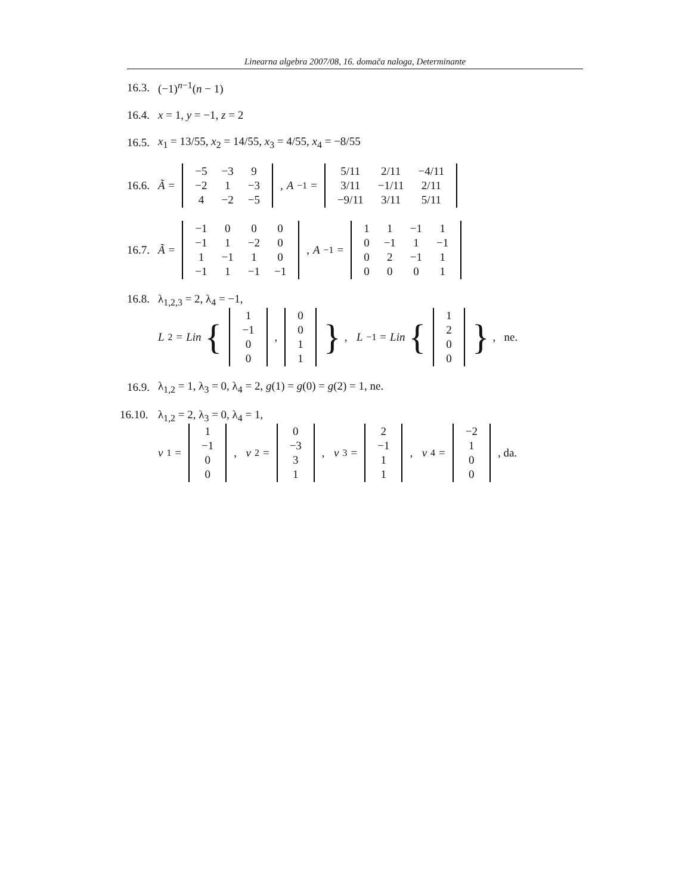Linearna algebra 2007/08, 16. domača naloga, Determinante
16.3. (−1)<sup>n−1</sup>(n − 1)
16.4. x = 1, y = −1, z = 2
16.5. x<sub>1</sub> = 13/55, x<sub>2</sub> = 14/55, x<sub>3</sub> = 4/55, x<sub>4</sub> = −8/55
16.6. Ã =
| −5 | −3 | 9 |
| −2 | 1 | −3 |
| 4 | −2 | −5 |
, A<sup>−1</sup> =
| 5/11 | 2/11 | −4/11 |
| 3/11 | −1/11 | 2/11 |
| −9/11 | 3/11 | 5/11 |
16.7. Ã =
| −1 | 0 | 0 | 0 |
| −1 | 1 | −2 | 0 |
| 1 | −1 | 1 | 0 |
| −1 | 1 | −1 | −1 |
, A<sup>−1</sup> =
| 1 | 1 | −1 | 1 |
| 0 | −1 | 1 | −1 |
| 0 | 2 | −1 | 1 |
| 0 | 0 | 0 | 1 |
16.8. λ<sub>1,2,3</sub> = 2, λ<sub>4</sub> = −1,
L<sub>2</sub> = Lin {
| 1 |
| −1 |
| 0 |
| 0 |
,
| 0 |
| 0 |
| 1 |
| 1 |
}, L<sub>−1</sub> = Lin {
| 1 |
| 2 |
| 0 |
| 0 |
}, ne.
16.9. λ<sub>1,2</sub> = 1, λ<sub>3</sub> = 0, λ<sub>4</sub> = 2, g(1) = g(0) = g(2) = 1, ne.
16.10. λ<sub>1,2</sub> = 2, λ<sub>3</sub> = 0, λ<sub>4</sub> = 1,
v<sub>1</sub> =
| 1 |
| −1 |
| 0 |
| 0 |
, v<sub>2</sub> =
| 0 |
| −3 |
| 3 |
| 1 |
, v<sub>3</sub> =
| 2 |
| −1 |
| 1 |
| 1 |
, v<sub>4</sub> =
| −2 |
| 1 |
| 0 |
| 0 |
, da.